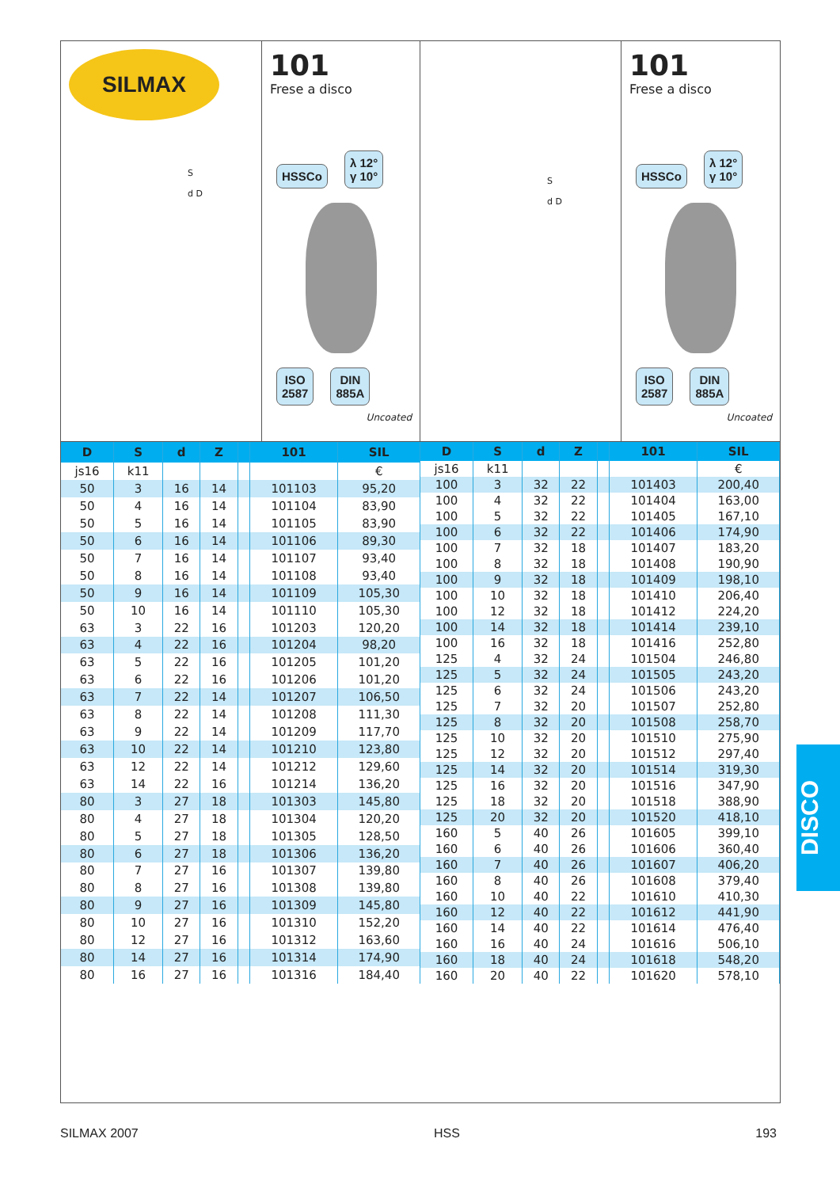SILMAX
S
d D
101
Frese a disco
HSSCo λ 12°
γ 10°
ISO
2587 DIN
885A
Uncoated
S
d D
101
Frese a disco
HSSCo λ 12°
γ 10°
ISO
2587 DIN
885A
Uncoated
| D | S | d | Z | | 101 | SIL |
| --- | --- | --- | --- | --- | --- | --- |
| js16 | k11 | | | | | € |
| 50 | 3 | 16 | 14 | | 101103 | 95,20 |
| 50 | 4 | 16 | 14 | | 101104 | 83,90 |
| 50 | 5 | 16 | 14 | | 101105 | 83,90 |
| 50 | 6 | 16 | 14 | | 101106 | 89,30 |
| 50 | 7 | 16 | 14 | | 101107 | 93,40 |
| 50 | 8 | 16 | 14 | | 101108 | 93,40 |
| 50 | 9 | 16 | 14 | | 101109 | 105,30 |
| 50 | 10 | 16 | 14 | | 101110 | 105,30 |
| 63 | 3 | 22 | 16 | | 101203 | 120,20 |
| 63 | 4 | 22 | 16 | | 101204 | 98,20 |
| 63 | 5 | 22 | 16 | | 101205 | 101,20 |
| 63 | 6 | 22 | 16 | | 101206 | 101,20 |
| 63 | 7 | 22 | 14 | | 101207 | 106,50 |
| 63 | 8 | 22 | 14 | | 101208 | 111,30 |
| 63 | 9 | 22 | 14 | | 101209 | 117,70 |
| 63 | 10 | 22 | 14 | | 101210 | 123,80 |
| 63 | 12 | 22 | 14 | | 101212 | 129,60 |
| 63 | 14 | 22 | 16 | | 101214 | 136,20 |
| 80 | 3 | 27 | 18 | | 101303 | 145,80 |
| 80 | 4 | 27 | 18 | | 101304 | 120,20 |
| 80 | 5 | 27 | 18 | | 101305 | 128,50 |
| 80 | 6 | 27 | 18 | | 101306 | 136,20 |
| 80 | 7 | 27 | 16 | | 101307 | 139,80 |
| 80 | 8 | 27 | 16 | | 101308 | 139,80 |
| 80 | 9 | 27 | 16 | | 101309 | 145,80 |
| 80 | 10 | 27 | 16 | | 101310 | 152,20 |
| 80 | 12 | 27 | 16 | | 101312 | 163,60 |
| 80 | 14 | 27 | 16 | | 101314 | 174,90 |
| 80 | 16 | 27 | 16 | | 101316 | 184,40 |
| D | S | d | Z | | 101 | SIL |
| --- | --- | --- | --- | --- | --- | --- |
| js16 | k11 | | | | | € |
| 100 | 3 | 32 | 22 | | 101403 | 200,40 |
| 100 | 4 | 32 | 22 | | 101404 | 163,00 |
| 100 | 5 | 32 | 22 | | 101405 | 167,10 |
| 100 | 6 | 32 | 22 | | 101406 | 174,90 |
| 100 | 7 | 32 | 18 | | 101407 | 183,20 |
| 100 | 8 | 32 | 18 | | 101408 | 190,90 |
| 100 | 9 | 32 | 18 | | 101409 | 198,10 |
| 100 | 10 | 32 | 18 | | 101410 | 206,40 |
| 100 | 12 | 32 | 18 | | 101412 | 224,20 |
| 100 | 14 | 32 | 18 | | 101414 | 239,10 |
| 100 | 16 | 32 | 18 | | 101416 | 252,80 |
| 125 | 4 | 32 | 24 | | 101504 | 246,80 |
| 125 | 5 | 32 | 24 | | 101505 | 243,20 |
| 125 | 6 | 32 | 24 | | 101506 | 243,20 |
| 125 | 7 | 32 | 20 | | 101507 | 252,80 |
| 125 | 8 | 32 | 20 | | 101508 | 258,70 |
| 125 | 10 | 32 | 20 | | 101510 | 275,90 |
| 125 | 12 | 32 | 20 | | 101512 | 297,40 |
| 125 | 14 | 32 | 20 | | 101514 | 319,30 |
| 125 | 16 | 32 | 20 | | 101516 | 347,90 |
| 125 | 18 | 32 | 20 | | 101518 | 388,90 |
| 125 | 20 | 32 | 20 | | 101520 | 418,10 |
| 160 | 5 | 40 | 26 | | 101605 | 399,10 |
| 160 | 6 | 40 | 26 | | 101606 | 360,40 |
| 160 | 7 | 40 | 26 | | 101607 | 406,20 |
| 160 | 8 | 40 | 26 | | 101608 | 379,40 |
| 160 | 10 | 40 | 22 | | 101610 | 410,30 |
| 160 | 12 | 40 | 22 | | 101612 | 441,90 |
| 160 | 14 | 40 | 22 | | 101614 | 476,40 |
| 160 | 16 | 40 | 24 | | 101616 | 506,10 |
| 160 | 18 | 40 | 24 | | 101618 | 548,20 |
| 160 | 20 | 40 | 22 | | 101620 | 578,10 |
DISCO
SILMAX 2007 HSS 193